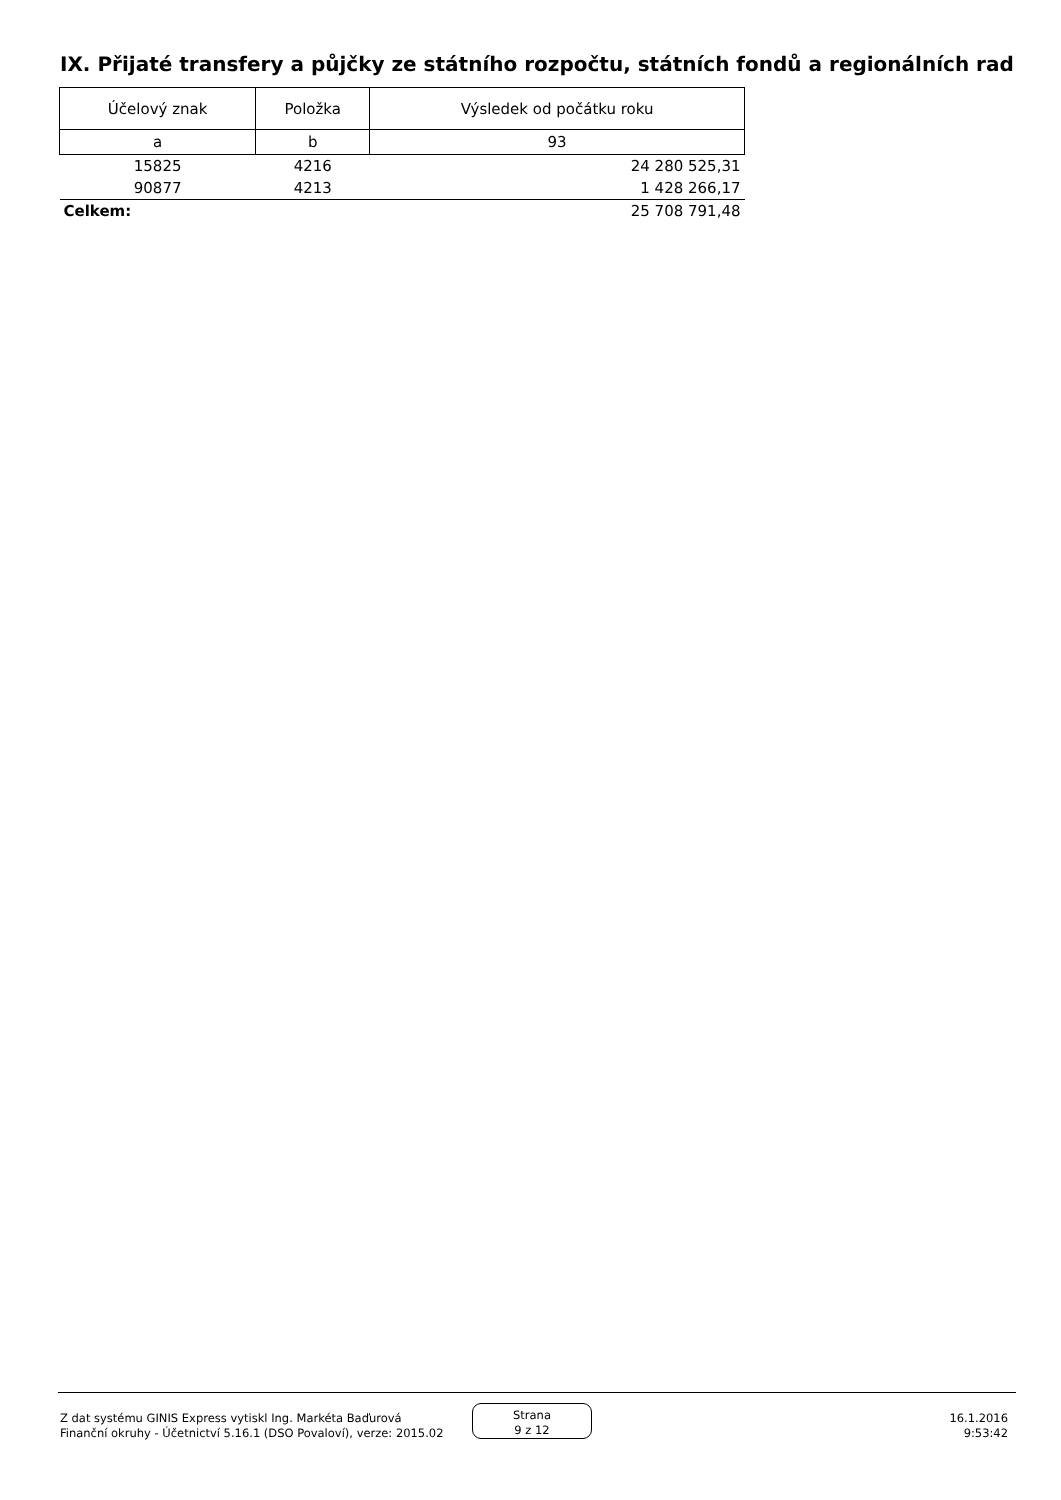IX. Přijaté transfery a půjčky ze státního rozpočtu, státních fondů a regionálních rad
| Účelový znak | Položka | Výsledek od počátku roku |
| --- | --- | --- |
| a | b | 93 |
| 15825 | 4216 | 24 280 525,31 |
| 90877 | 4213 | 1 428 266,17 |
| Celkem: | | 25 708 791,48 |
Z dat systému GINIS Express vytiskl Ing. Markéta Baďurová
Finanční okruhy - Účetnictví 5.16.1 (DSO Povaloví), verze: 2015.02
Strana
9 z 12
16.1.2016
9:53:42